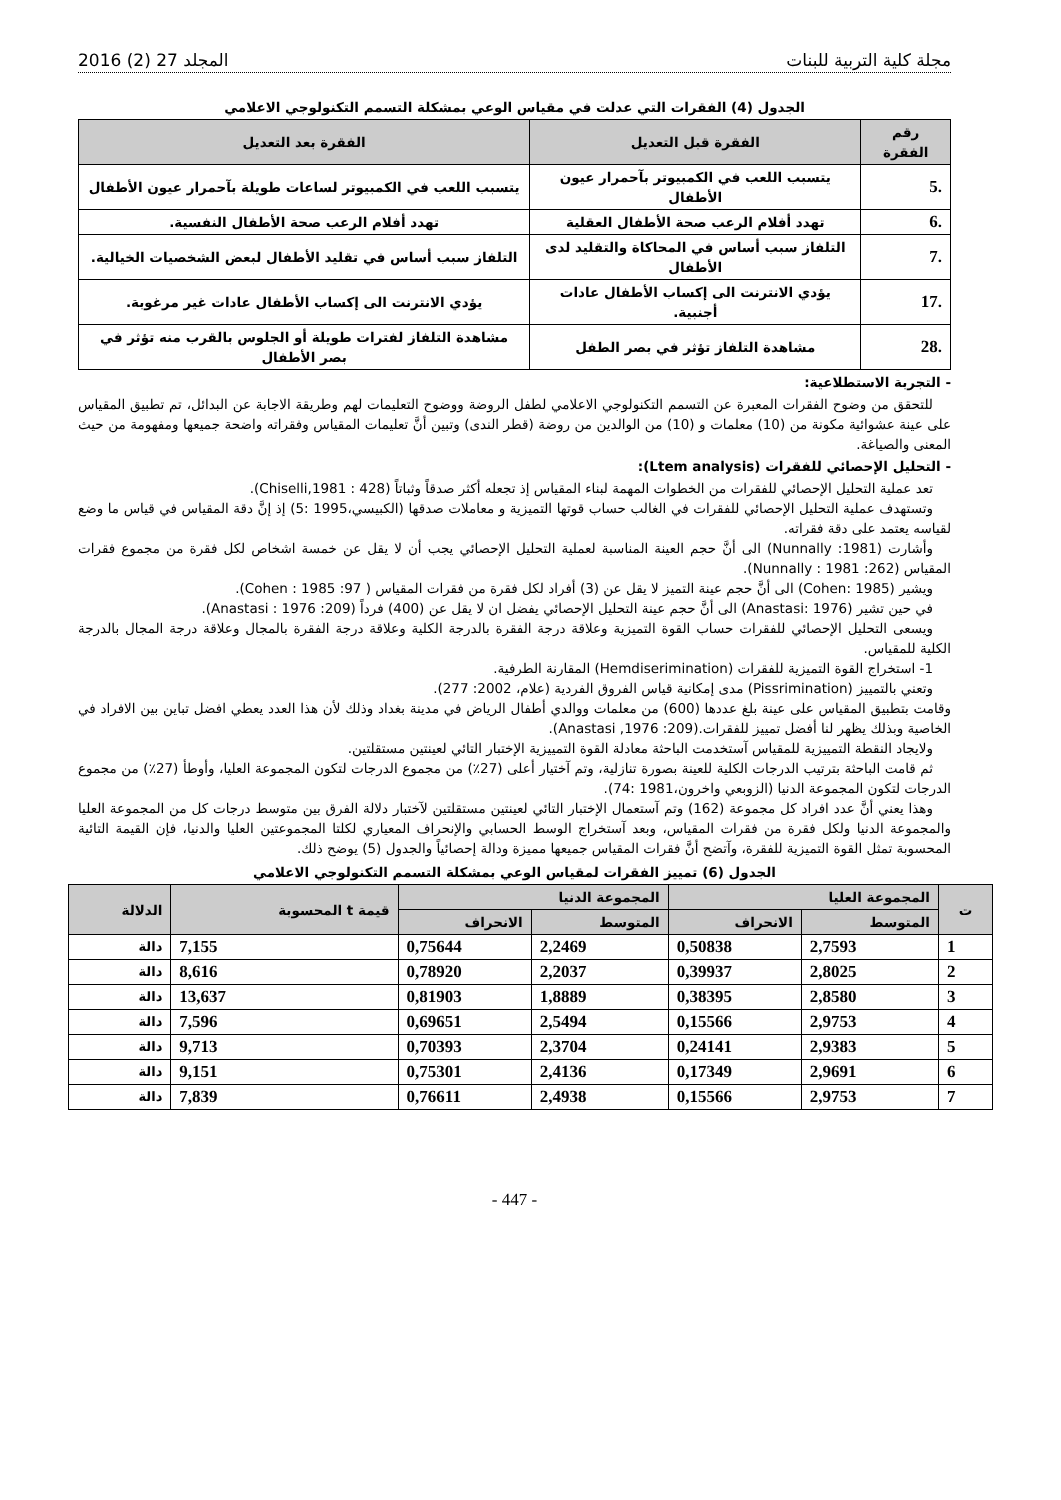مجلة كلية التربية للبنات المجلد 27 (2) 2016
الجدول (4) الفقرات التي عدلت في مقياس الوعي بمشكلة التسمم التكنولوجي الاعلامي
| رقم الفقرة | الفقرة قبل التعديل | الفقرة بعد التعديل |
| --- | --- | --- |
| .5 | يتسبب اللعب في الكمبيوتر بآحمرار عيون الأطفال | يتسبب اللعب في الكمبيوتر لساعات طويلة بآحمرار عيون الأطفال |
| .6 | تهدد أفلام الرعب صحة الأطفال العقلية | تهدد أفلام الرعب صحة الأطفال النفسية. |
| .7 | التلفاز سبب أساس في المحاكاة والتقليد لدى الأطفال | التلفاز سبب أساس في تقليد الأطفال لبعض الشخصيات الخيالية. |
| .17 | يؤدي الانترنت الى إكساب الأطفال عادات أجنبية. | يؤدي الانترنت الى إكساب الأطفال عادات غير مرغوبة. |
| .28 | مشاهدة التلفاز تؤثر في بصر الطفل | مشاهدة التلفاز لفترات طويلة أو الجلوس بالقرب منه تؤثر في بصر الأطفال |
- التجربة الاستطلاعية:
للتحقق من وضوح الفقرات المعبرة عن التسمم التكنولوجي الاعلامي لطفل الروضة ووضوح التعليمات لهم وطريقة الاجابة عن البدائل، تم تطبيق المقياس على عينة عشوائية مكونة من (10) معلمات و (10) من الوالدين من روضة (قطر الندى) وتبين أنَّ تعليمات المقياس وفقراته واضحة جميعها ومفهومة من حيث المعنى والصياغة.
- التحليل الإحصائي للفقرات (Ltem analysis):
تعد عملية التحليل الإحصائي للفقرات من الخطوات المهمة لبناء المقياس إذ تجعله أكثر صدقاً وثباتاً (Chiselli,1981 : 428).
وتستهدف عملية التحليل الإحصائي للفقرات في الغالب حساب قوتها التميزية و معاملات صدقها (الكبيسي،1995 :5) إذ إنَّ دقة المقياس في قياس ما وضع لقياسه يعتمد على دقة فقراته.
وأشارت (Nunnally :1981) الى أنَّ حجم العينة المناسبة لعملية التحليل الإحصائي يجب أن لا يقل عن خمسة اشخاص لكل فقرة من مجموع فقرات المقياس (Nunnally : 1981 :262).
ويشير (Cohen: 1985) الى أنَّ حجم عينة التميز لا يقل عن (3) أفراد لكل فقرة من فقرات المقياس ( Cohen : 1985 :97).
في حين تشير (Anastasi: 1976) الى أنَّ حجم عينة التحليل الإحصائي يفضل ان لا يقل عن (400) فرداً (Anastasi : 1976 :209).
ويسعى التحليل الإحصائي للفقرات حساب القوة التميزية وعلاقة درجة الفقرة بالدرجة الكلية وعلاقة درجة الفقرة بالمجال وعلاقة درجة المجال بالدرجة الكلية للمقياس.
1- استخراج القوة التميزية للفقرات (Hemdiserimination) المقارنة الطرفية.
وتعني بالتمييز (Pissrimination) مدى إمكانية قياس الفروق الفردية (علام، 2002: 277).
وقامت بتطبيق المقياس على عينة بلغ عددها (600) من معلمات ووالدي أطفال الرياض في مدينة بغداد وذلك لأن هذا العدد يعطي افضل تباين بين الافراد في الخاصية وبذلك يظهر لنا أفضل تمييز للفقرات.(Anastasi ,1976 :209).
ولايجاد النقطة التمييزية للمقياس آستخدمت الباحثة معادلة القوة التمييزية الإختبار التائي لعينتين مستقلتين.
ثم قامت الباحثة بترتيب الدرجات الكلية للعينة بصورة تنازلية، وتم آختيار أعلى (27٪) من مجموع الدرجات لتكون المجموعة العليا، وأوطأ (27٪) من مجموع الدرجات لتكون المجموعة الدنيا (الزوبعي واخرون،1981 :74).
وهذا يعني أنَّ عدد افراد كل مجموعة (162) وتم آستعمال الإختبار التائي لعينتين مستقلتين لآختبار دلالة الفرق بين متوسط درجات كل من المجموعة العليا والمجموعة الدنيا ولكل فقرة من فقرات المقياس، وبعد آستخراج الوسط الحسابي والإنحراف المعياري لكلتا المجموعتين العليا والدنيا، فإن القيمة التائية المحسوبة تمثل القوة التميزية للفقرة، وآتضح أنَّ فقرات المقياس جميعها مميزة ودالة إحصائياً والجدول (5) يوضح ذلك.
الجدول (6) تمييز الفقرات لمقياس الوعي بمشكلة التسمم التكنولوجي الاعلامي
| ت | المجموعة العليا | | المجموعة الدنيا | | قيمة t المحسوبة | الدلالة |
| --- | --- | --- | --- | --- | --- | --- |
| | المتوسط | الانحراف | المتوسط | الانحراف | | |
| 1 | 2,7593 | 0,50838 | 2,2469 | 0,75644 | 7,155 | دالة |
| 2 | 2,8025 | 0,39937 | 2,2037 | 0,78920 | 8,616 | دالة |
| 3 | 2,8580 | 0,38395 | 1,8889 | 0,81903 | 13,637 | دالة |
| 4 | 2,9753 | 0,15566 | 2,5494 | 0,69651 | 7,596 | دالة |
| 5 | 2,9383 | 0,24141 | 2,3704 | 0,70393 | 9,713 | دالة |
| 6 | 2,9691 | 0,17349 | 2,4136 | 0,75301 | 9,151 | دالة |
| 7 | 2,9753 | 0,15566 | 2,4938 | 0,76611 | 7,839 | دالة |
- 447 -